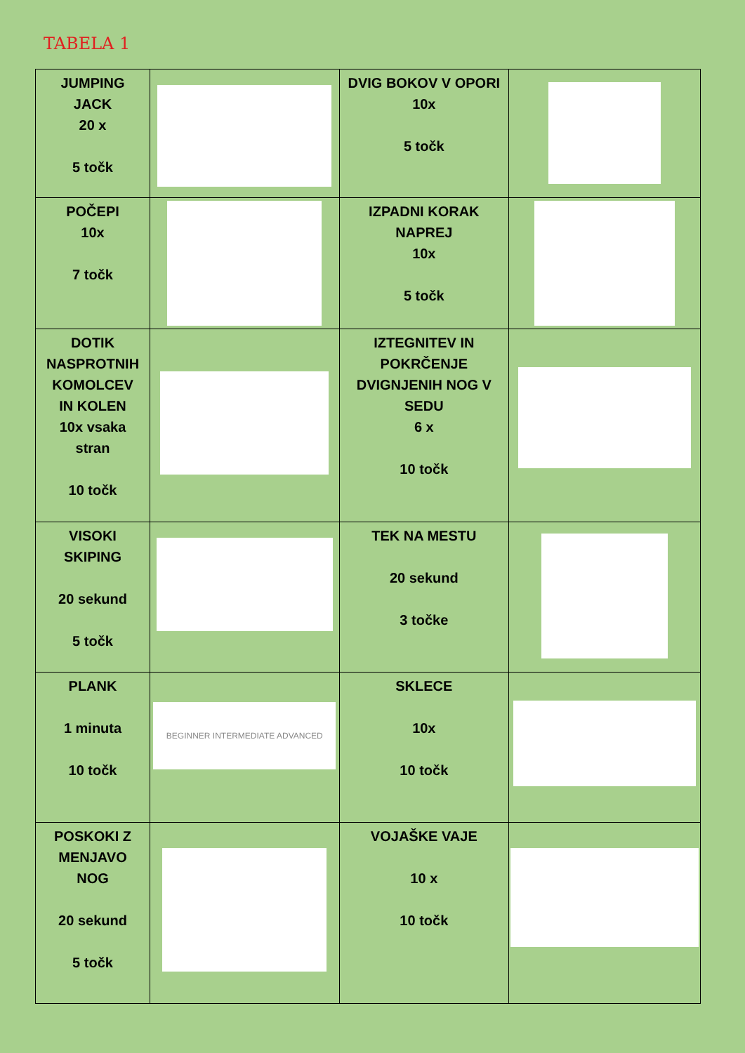TABELA 1
| JUMPING JACK 20 x 5 točk | | DVIG BOKOV V OPORI 10x 5 točk | |
| POČEPI 10x 7 točk | | IZPADNI KORAK NAPREJ 10x 5 točk | |
| DOTIK NASPROTNIH KOMOLCEV IN KOLEN 10x vsaka stran 10 točk | | IZTEGNITEV IN POKRČENJE DVIGNJENIH NOG V SEDU 6 x 10 točk | |
| VISOKI SKIPING 20 sekund 5 točk | | TEK NA MESTU 20 sekund 3 točke | |
| PLANK 1 minuta 10 točk | BEGINNER INTERMEDIATE ADVANCED | SKLECE 10x 10 točk | |
| POSKOKI Z MENJAVO NOG 20 sekund 5 točk | | VOJAŠKE VAJE 10 x 10 točk | |